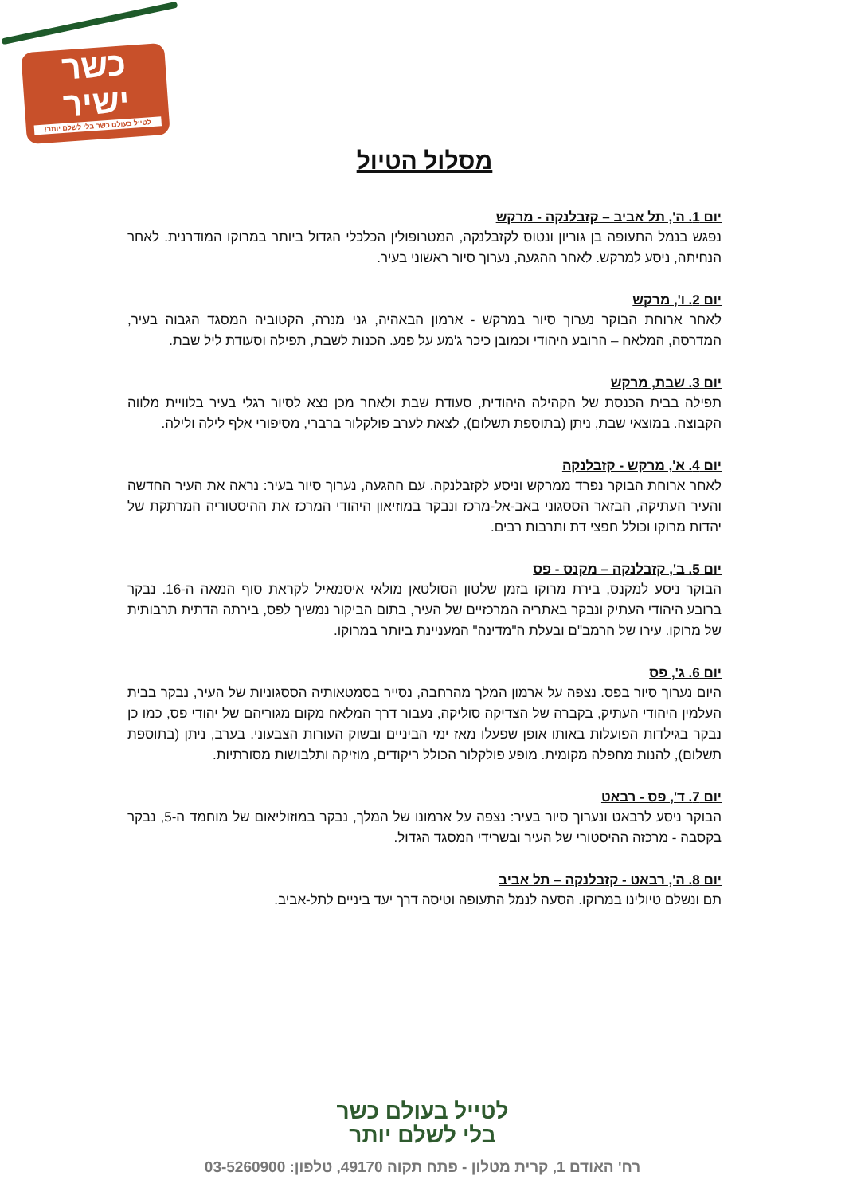כשר
ישיר
לטייל בעולם כשר בלי לשלם יותר!
מסלול הטיול
יום 1. ה', תל אביב – קזבלנקה - מרקש
נפגש בנמל התעופה בן גוריון ונטוס לקזבלנקה, המטרופולין הכלכלי הגדול ביותר במרוקו המודרנית. לאחר הנחיתה, ניסע למרקש. לאחר ההגעה, נערוך סיור ראשוני בעיר.
יום 2. ו', מרקש
לאחר ארוחת הבוקר נערוך סיור במרקש - ארמון הבאהיה, גני מנרה, הקטוביה המסגד הגבוה בעיר, המדרסה, המלאח – הרובע היהודי וכמובן כיכר ג'מע על פנע. הכנות לשבת, תפילה וסעודת ליל שבת.
יום 3. שבת, מרקש
תפילה בבית הכנסת של הקהילה היהודית, סעודת שבת ולאחר מכן נצא לסיור רגלי בעיר בלוויית מלווה הקבוצה. במוצאי שבת, ניתן (בתוספת תשלום), לצאת לערב פולקלור ברברי, מסיפורי אלף לילה ולילה.
יום 4. א', מרקש - קזבלנקה
לאחר ארוחת הבוקר נפרד ממרקש וניסע לקזבלנקה. עם ההגעה, נערוך סיור בעיר: נראה את העיר החדשה והעיר העתיקה, הבזאר הססגוני באב-אל-מרכז ונבקר במוזיאון היהודי המרכז את ההיסטוריה המרתקת של יהדות מרוקו וכולל חפצי דת ותרבות רבים.
יום 5. ב', קזבלנקה – מקנס - פס
הבוקר ניסע למקנס, בירת מרוקו בזמן שלטון הסולטאן מולאי איסמאיל לקראת סוף המאה ה-16. נבקר ברובע היהודי העתיק ונבקר באתריה המרכזיים של העיר, בתום הביקור נמשיך לפס, בירתה הדתית תרבותית של מרוקו. עירו של הרמב"ם ובעלת ה"מדינה" המעניינת ביותר במרוקו.
יום 6. ג', פס
היום נערוך סיור בפס. נצפה על ארמון המלך מהרחבה, נסייר בסמטאותיה הססגוניות של העיר, נבקר בבית העלמין היהודי העתיק, בקברה של הצדיקה סוליקה, נעבור דרך המלאח מקום מגוריהם של יהודי פס, כמו כן נבקר בגילדות הפועלות באותו אופן שפעלו מאז ימי הביניים ובשוק העורות הצבעוני. בערב, ניתן (בתוספת תשלום), להנות מחפלה מקומית. מופע פולקלור הכולל ריקודים, מוזיקה ותלבושות מסורתיות.
יום 7. ד', פס - רבאט
הבוקר ניסע לרבאט ונערוך סיור בעיר: נצפה על ארמונו של המלך, נבקר במוזוליאום של מוחמד ה-5, נבקר בקסבה - מרכזה ההיסטורי של העיר ובשרידי המסגד הגדול.
יום 8. ה', רבאט - קזבלנקה – תל אביב
תם ונשלם טיולינו במרוקו. הסעה לנמל התעופה וטיסה דרך יעד ביניים לתל-אביב.
לטייל בעולם כשר
בלי לשלם יותר
רח' האודם 1, קרית מטלון - פתח תקוה 49170, טלפון: 03-5260900